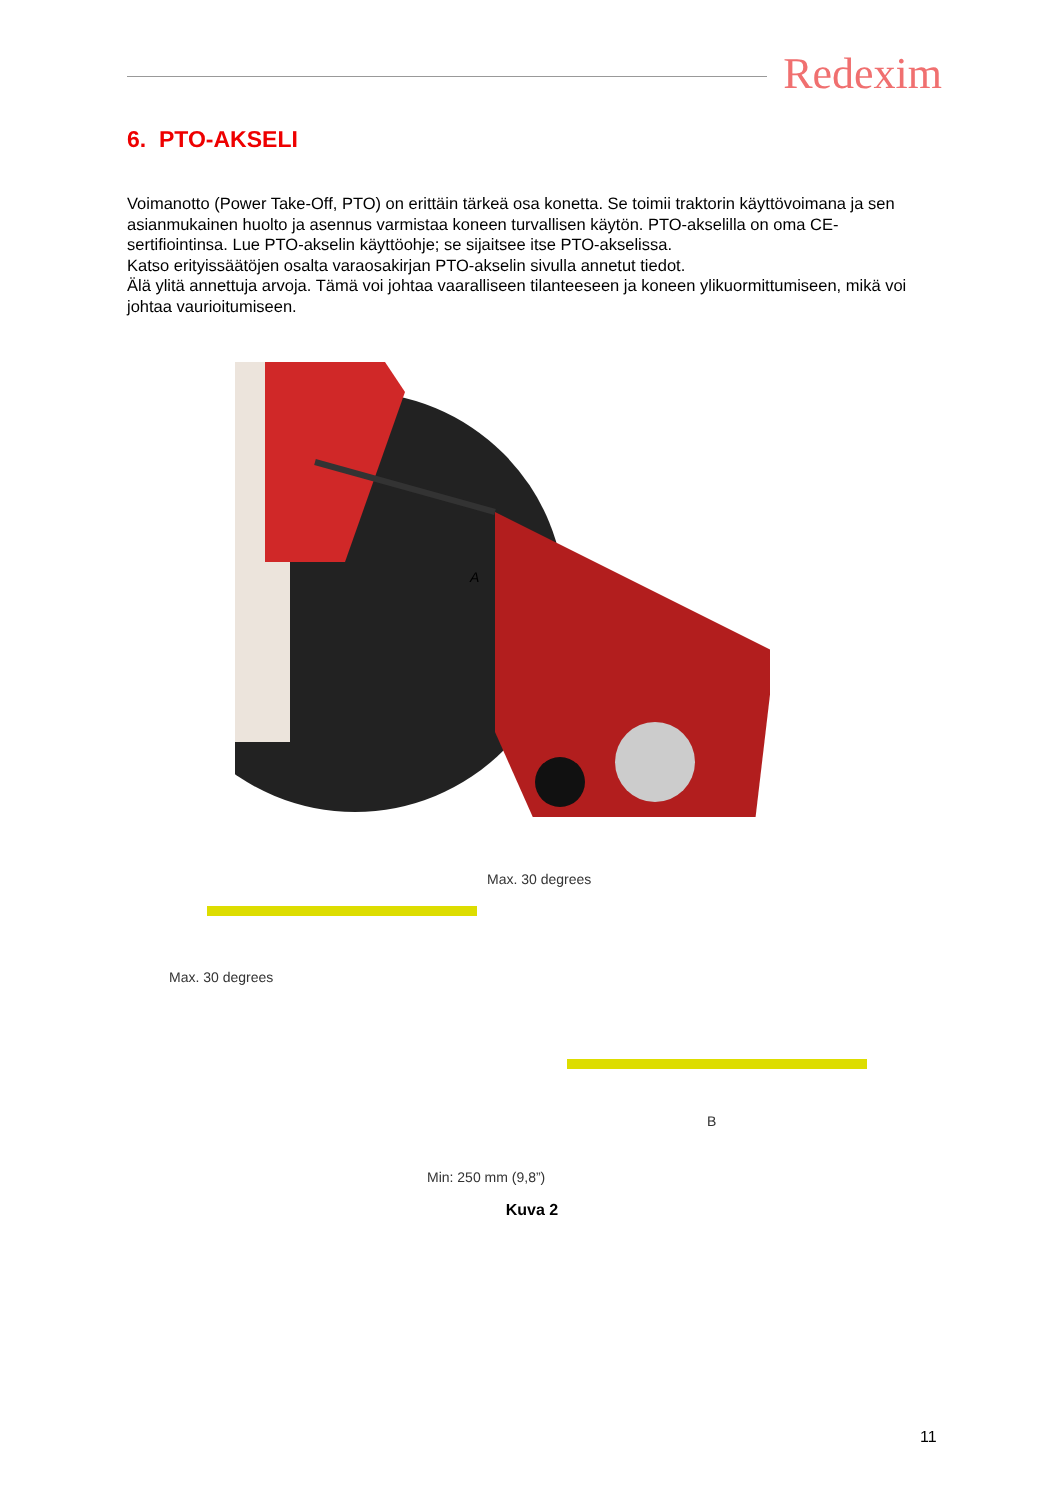Redexim
6. PTO-AKSELI
Voimanotto (Power Take-Off, PTO) on erittäin tärkeä osa konetta. Se toimii traktorin käyttövoimana ja sen asianmukainen huolto ja asennus varmistaa koneen turvallisen käytön. PTO-akselilla on oma CE-sertifiointinsa. Lue PTO-akselin käyttöohje; se sijaitsee itse PTO-akselissa.
Katso erityissäätöjen osalta varaosakirjan PTO-akselin sivulla annetut tiedot.
Älä ylitä annettuja arvoja. Tämä voi johtaa vaaralliseen tilanteeseen ja koneen ylikuormittumiseen, mikä voi johtaa vaurioitumiseen.
A
Max. 30 degrees
Max. 30 degrees
B
Min: 250 mm (9,8”)
Kuva 2
11